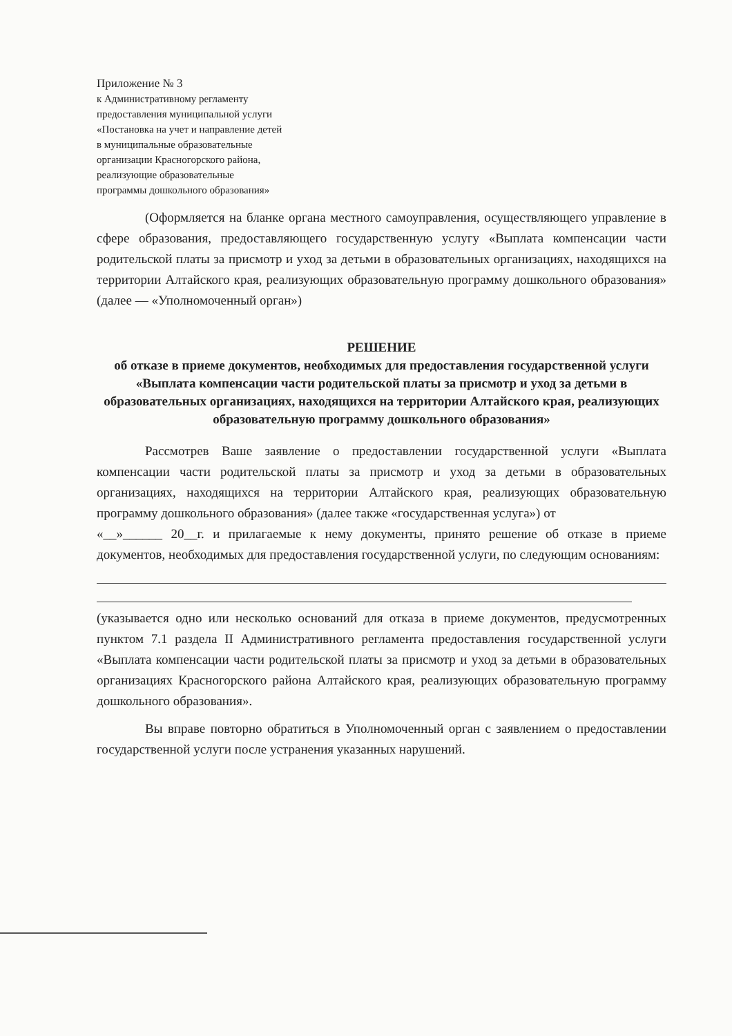Приложение № 3
к Административному регламенту
предоставления муниципальной услуги
«Постановка на учет и направление детей
в муниципальные образовательные
организации Красногорского района,
реализующие образовательные
программы дошкольного образования»
(Оформляется на бланке органа местного самоуправления, осуществляющего управление в сфере образования, предоставляющего государственную услугу «Выплата компенсации части родительской платы за присмотр и уход за детьми в образовательных организациях, находящихся на территории Алтайского края, реализующих образовательную программу дошкольного образования» (далее — «Уполномоченный орган»)
РЕШЕНИЕ
об отказе в приеме документов, необходимых для предоставления государственной услуги «Выплата компенсации части родительской платы за присмотр и уход за детьми в образовательных организациях, находящихся на территории Алтайского края, реализующих образовательную программу дошкольного образования»
Рассмотрев Ваше заявление о предоставлении государственной услуги «Выплата компенсации части родительской платы за присмотр и уход за детьми в образовательных организациях, находящихся на территории Алтайского края, реализующих образовательную программу дошкольного образования» (далее также «государственная услуга») от
«__»______ 20__г. и прилагаемые к нему документы, принято решение об отказе в приеме документов, необходимых для предоставления государственной услуги, по следующим основаниям:
(указывается одно или несколько оснований для отказа в приеме документов, предусмотренных пунктом 7.1 раздела II Административного регламента предоставления государственной услуги «Выплата компенсации части родительской платы за присмотр и уход за детьми в образовательных организациях Красногорского района Алтайского края, реализующих образовательную программу дошкольного образования».
Вы вправе повторно обратиться в Уполномоченный орган с заявлением о предоставлении государственной услуги после устранения указанных нарушений.